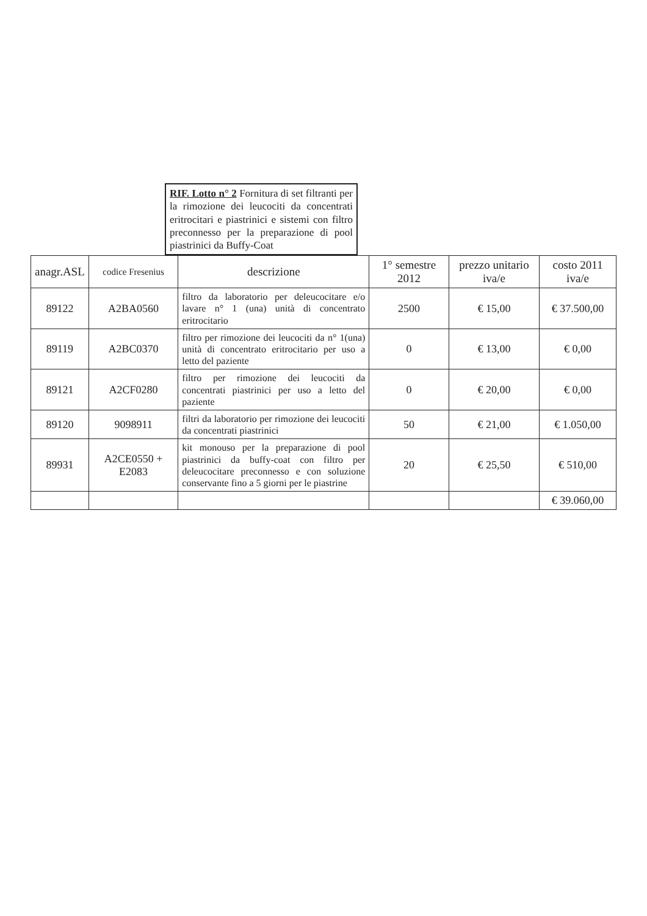RIF. Lotto n° 2 Fornitura di set filtranti per la rimozione dei leucociti da concentrati eritrocitari e piastrinici e sistemi con filtro preconnesso per la preparazione di pool piastrinici da Buffy-Coat
| anagr.ASL | codice Fresenius | descrizione | 1° semestre 2012 | prezzo unitario iva/e | costo 2011 iva/e |
| --- | --- | --- | --- | --- | --- |
| 89122 | A2BA0560 | filtro da laboratorio per deleucocitare e/o lavare n° 1 (una) unità di concentrato eritrocitario | 2500 | € 15,00 | € 37.500,00 |
| 89119 | A2BC0370 | filtro per rimozione dei leucociti da n° 1(una) unità di concentrato eritrocitario per uso a letto del paziente | 0 | € 13,00 | € 0,00 |
| 89121 | A2CF0280 | filtro per rimozione dei leucociti da concentrati piastrinici per uso a letto del paziente | 0 | € 20,00 | € 0,00 |
| 89120 | 9098911 | filtri da laboratorio per rimozione dei leucociti da concentrati piastrinici | 50 | € 21,00 | € 1.050,00 |
| 89931 | A2CE0550 + E2083 | kit monouso per la preparazione di pool piastrinici da buffy-coat con filtro per deleucocitare preconnesso e con soluzione conservante fino a 5 giorni per le piastrine | 20 | € 25,50 | € 510,00 |
| | | | | | € 39.060,00 |